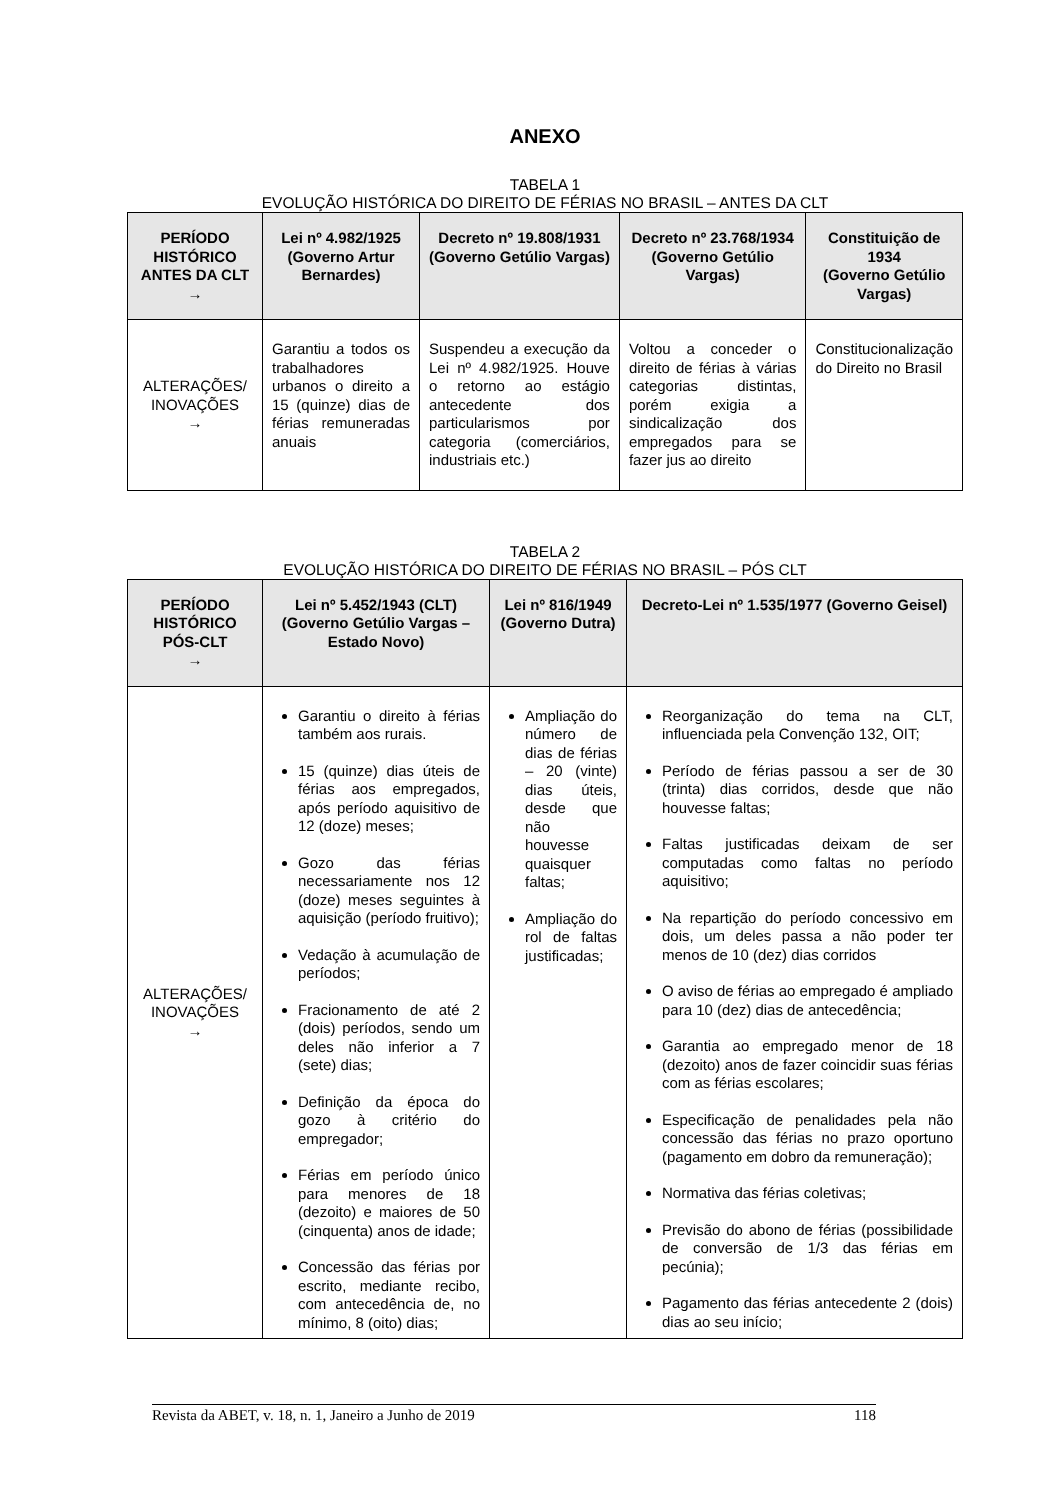ANEXO
TABELA 1
EVOLUÇÃO HISTÓRICA DO DIREITO DE FÉRIAS NO BRASIL – ANTES DA CLT
| PERÍODO HISTÓRICO ANTES DA CLT → | Lei nº 4.982/1925 (Governo Artur Bernardes) | Decreto nº 19.808/1931 (Governo Getúlio Vargas) | Decreto nº 23.768/1934 (Governo Getúlio Vargas) | Constituição de 1934 (Governo Getúlio Vargas) |
| --- | --- | --- | --- | --- |
| ALTERAÇÕES/ INOVAÇÕES → | Garantiu a todos os trabalhadores urbanos o direito a 15 (quinze) dias de férias remuneradas anuais | Suspendeu a execução da Lei nº 4.982/1925. Houve o retorno ao estágio antecedente dos particularismos por categoria (comerciários, industriais etc.) | Voltou a conceder o direito de férias à várias categorias distintas, porém exigia a sindicalização dos empregados para se fazer jus ao direito | Constitucionalização do Direito no Brasil |
TABELA 2
EVOLUÇÃO HISTÓRICA DO DIREITO DE FÉRIAS NO BRASIL – PÓS CLT
| PERÍODO HISTÓRICO PÓS-CLT → | Lei nº 5.452/1943 (CLT) (Governo Getúlio Vargas – Estado Novo) | Lei nº 816/1949 (Governo Dutra) | Decreto-Lei nº 1.535/1977 (Governo Geisel) |
| --- | --- | --- | --- |
| ALTERAÇÕES/ INOVAÇÕES → | Garantiu o direito à férias também aos rurais. 15 (quinze) dias úteis de férias aos empregados, após período aquisitivo de 12 (doze) meses; Gozo das férias necessariamente nos 12 (doze) meses seguintes à aquisição (período fruitivo); Vedação à acumulação de períodos; Fracionamento de até 2 (dois) períodos, sendo um deles não inferior a 7 (sete) dias; Definição da época do gozo à critério do empregador; Férias em período único para menores de 18 (dezoito) e maiores de 50 (cinquenta) anos de idade; Concessão das férias por escrito, mediante recibo, com antecedência de, no mínimo, 8 (oito) dias; | Ampliação do número de dias de férias – 20 (vinte) dias úteis, desde que não houvesse quaisquer faltas; Ampliação do rol de faltas justificadas; | Reorganização do tema na CLT, influenciada pela Convenção 132, OIT; Período de férias passou a ser de 30 (trinta) dias corridos, desde que não houvesse faltas; Faltas justificadas deixam de ser computadas como faltas no período aquisitivo; Na repartição do período concessivo em dois, um deles passa a não poder ter menos de 10 (dez) dias corridos O aviso de férias ao empregado é ampliado para 10 (dez) dias de antecedência; Garantia ao empregado menor de 18 (dezoito) anos de fazer coincidir suas férias com as férias escolares; Especificação de penalidades pela não concessão das férias no prazo oportuno (pagamento em dobro da remuneração); Normativa das férias coletivas; Previsão do abono de férias (possibilidade de conversão de 1/3 das férias em pecúnia); Pagamento das férias antecedente 2 (dois) dias ao seu início; |
Revista da ABET, v. 18, n. 1, Janeiro a Junho de 2019 118